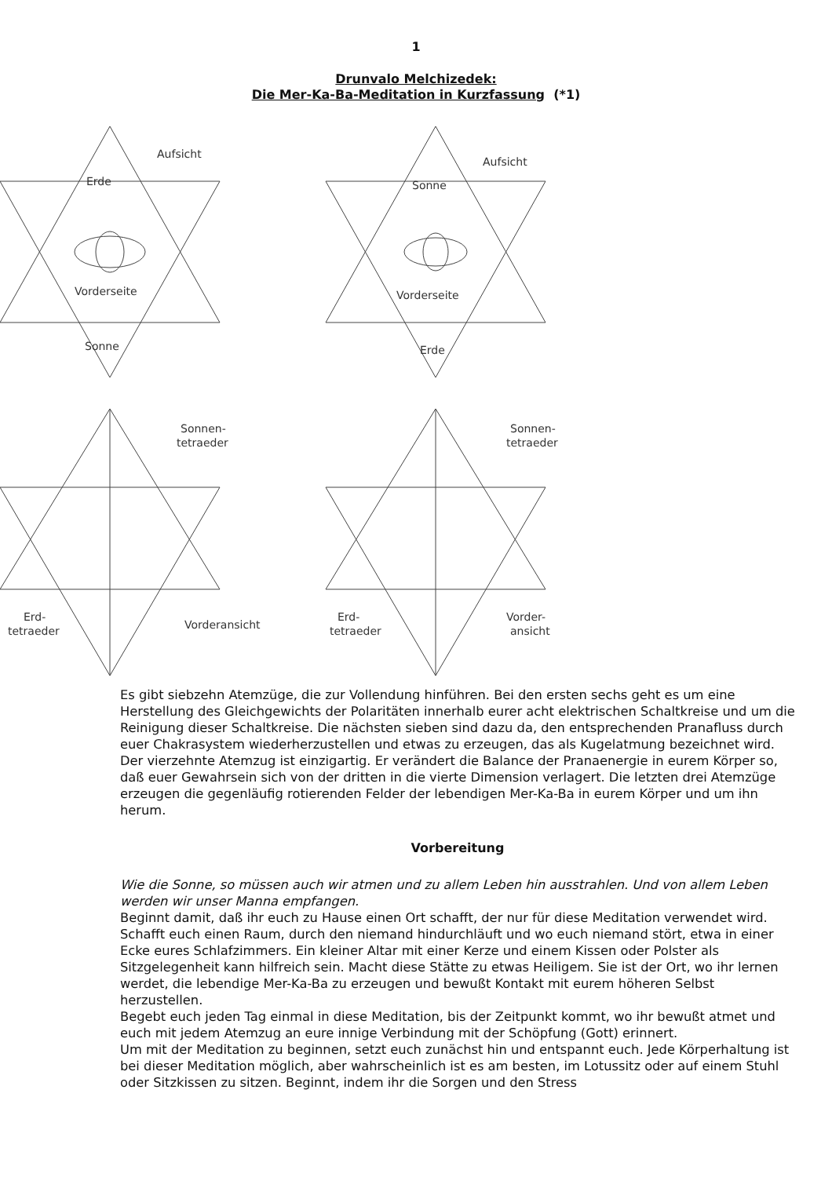1
Drunvalo Melchizedek:
Die Mer-Ka-Ba-Meditation in Kurzfassung (*1)
Aufsicht
Erde
Vorderseite
Sonne
Aufsicht
Sonne
Vorderseite
Erde
Sonnen-
tetraeder
Sonnen-
tetraeder
Erd-
tetraeder
Vorderansicht
Erd-
tetraeder
Vorder-
ansicht
Es gibt siebzehn Atemzüge, die zur Vollendung hinführen. Bei den ersten sechs geht es um eine Herstellung des Gleichgewichts der Polaritäten innerhalb eurer acht elektrischen Schaltkreise und um die Reinigung dieser Schaltkreise. Die nächsten sieben sind dazu da, den entsprechenden Pranafluss durch euer Chakrasystem wiederherzustellen und etwas zu erzeugen, das als Kugelatmung bezeichnet wird. Der vierzehnte Atemzug ist einzigartig. Er verändert die Balance der Pranaenergie in eurem Körper so, daß euer Gewahrsein sich von der dritten in die vierte Dimension verlagert. Die letzten drei Atemzüge erzeugen die gegenläufig rotierenden Felder der lebendigen Mer-Ka-Ba in eurem Körper und um ihn herum.
Vorbereitung
Wie die Sonne, so müssen auch wir atmen und zu allem Leben hin ausstrahlen. Und von allem Leben werden wir unser Manna empfangen.
Beginnt damit, daß ihr euch zu Hause einen Ort schafft, der nur für diese Meditation verwendet wird. Schafft euch einen Raum, durch den niemand hindurchläuft und wo euch niemand stört, etwa in einer Ecke eures Schlafzimmers. Ein kleiner Altar mit einer Kerze und einem Kissen oder Polster als Sitzgelegenheit kann hilfreich sein. Macht diese Stätte zu etwas Heiligem. Sie ist der Ort, wo ihr lernen werdet, die lebendige Mer-Ka-Ba zu erzeugen und bewußt Kontakt mit eurem höheren Selbst herzustellen.
Begebt euch jeden Tag einmal in diese Meditation, bis der Zeitpunkt kommt, wo ihr bewußt atmet und euch mit jedem Atemzug an eure innige Verbindung mit der Schöpfung (Gott) erinnert.
Um mit der Meditation zu beginnen, setzt euch zunächst hin und entspannt euch. Jede Körperhaltung ist bei dieser Meditation möglich, aber wahrscheinlich ist es am besten, im Lotussitz oder auf einem Stuhl oder Sitzkissen zu sitzen. Beginnt, indem ihr die Sorgen und den Stress